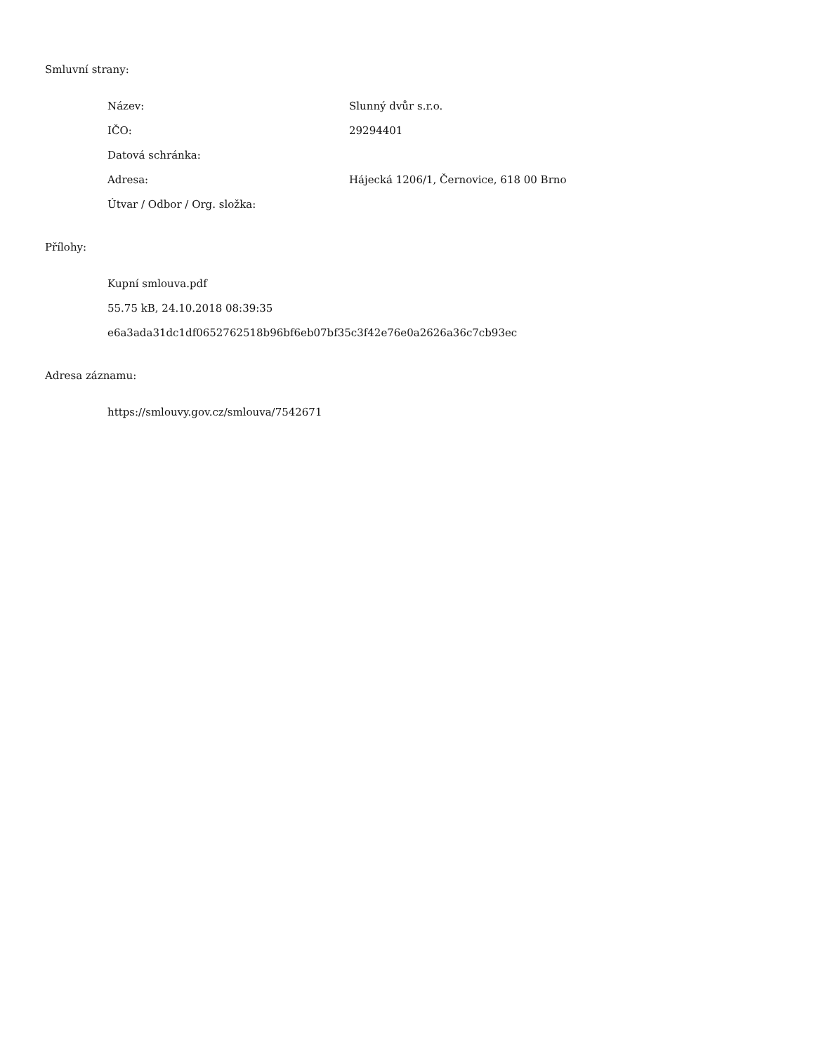Smluvní strany:
| Název: | Slunný dvůr s.r.o. |
| IČO: | 29294401 |
| Datová schránka: | |
| Adresa: | Hájecká 1206/1, Černovice, 618 00 Brno |
| Útvar / Odbor / Org. složka: | |
Přílohy:
Kupní smlouva.pdf
55.75 kB, 24.10.2018 08:39:35
e6a3ada31dc1df0652762518b96bf6eb07bf35c3f42e76e0a2626a36c7cb93ec
Adresa záznamu:
https://smlouvy.gov.cz/smlouva/7542671